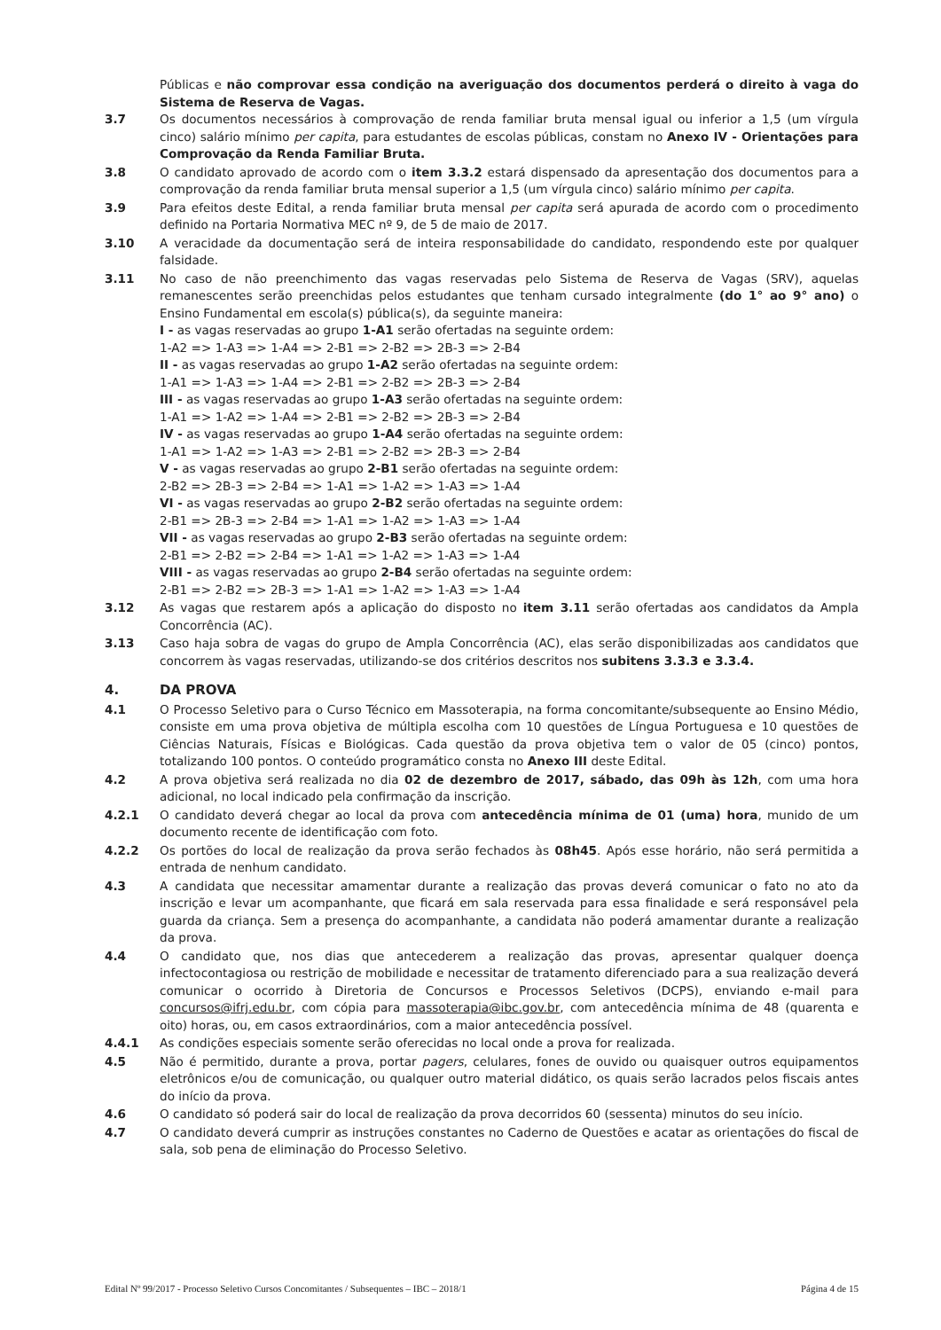Públicas e não comprovar essa condição na averiguação dos documentos perderá o direito à vaga do Sistema de Reserva de Vagas.
3.7 Os documentos necessários à comprovação de renda familiar bruta mensal igual ou inferior a 1,5 (um vírgula cinco) salário mínimo per capita, para estudantes de escolas públicas, constam no Anexo IV - Orientações para Comprovação da Renda Familiar Bruta.
3.8 O candidato aprovado de acordo com o item 3.3.2 estará dispensado da apresentação dos documentos para a comprovação da renda familiar bruta mensal superior a 1,5 (um vírgula cinco) salário mínimo per capita.
3.9 Para efeitos deste Edital, a renda familiar bruta mensal per capita será apurada de acordo com o procedimento definido na Portaria Normativa MEC nº 9, de 5 de maio de 2017.
3.10 A veracidade da documentação será de inteira responsabilidade do candidato, respondendo este por qualquer falsidade.
3.11 No caso de não preenchimento das vagas reservadas pelo Sistema de Reserva de Vagas (SRV), aquelas remanescentes serão preenchidas pelos estudantes que tenham cursado integralmente (do 1° ao 9° ano) o Ensino Fundamental em escola(s) pública(s), da seguinte maneira:
I - as vagas reservadas ao grupo 1-A1 serão ofertadas na seguinte ordem:
1-A2 => 1-A3 => 1-A4 => 2-B1 => 2-B2 => 2B-3 => 2-B4
II - as vagas reservadas ao grupo 1-A2 serão ofertadas na seguinte ordem:
1-A1 => 1-A3 => 1-A4 => 2-B1 => 2-B2 => 2B-3 => 2-B4
III - as vagas reservadas ao grupo 1-A3 serão ofertadas na seguinte ordem:
1-A1 => 1-A2 => 1-A4 => 2-B1 => 2-B2 => 2B-3 => 2-B4
IV - as vagas reservadas ao grupo 1-A4 serão ofertadas na seguinte ordem:
1-A1 => 1-A2 => 1-A3 => 2-B1 => 2-B2 => 2B-3 => 2-B4
V - as vagas reservadas ao grupo 2-B1 serão ofertadas na seguinte ordem:
2-B2 => 2B-3 => 2-B4 => 1-A1 => 1-A2 => 1-A3 => 1-A4
VI - as vagas reservadas ao grupo 2-B2 serão ofertadas na seguinte ordem:
2-B1 => 2B-3 => 2-B4 => 1-A1 => 1-A2 => 1-A3 => 1-A4
VII - as vagas reservadas ao grupo 2-B3 serão ofertadas na seguinte ordem:
2-B1 => 2-B2 => 2-B4 => 1-A1 => 1-A2 => 1-A3 => 1-A4
VIII - as vagas reservadas ao grupo 2-B4 serão ofertadas na seguinte ordem:
2-B1 => 2-B2 => 2B-3 => 1-A1 => 1-A2 => 1-A3 => 1-A4
3.12 As vagas que restarem após a aplicação do disposto no item 3.11 serão ofertadas aos candidatos da Ampla Concorrência (AC).
3.13 Caso haja sobra de vagas do grupo de Ampla Concorrência (AC), elas serão disponibilizadas aos candidatos que concorrem às vagas reservadas, utilizando-se dos critérios descritos nos subitens 3.3.3 e 3.3.4.
4. DA PROVA
4.1 O Processo Seletivo para o Curso Técnico em Massoterapia, na forma concomitante/subsequente ao Ensino Médio, consiste em uma prova objetiva de múltipla escolha com 10 questões de Língua Portuguesa e 10 questões de Ciências Naturais, Físicas e Biológicas. Cada questão da prova objetiva tem o valor de 05 (cinco) pontos, totalizando 100 pontos. O conteúdo programático consta no Anexo III deste Edital.
4.2 A prova objetiva será realizada no dia 02 de dezembro de 2017, sábado, das 09h às 12h, com uma hora adicional, no local indicado pela confirmação da inscrição.
4.2.1 O candidato deverá chegar ao local da prova com antecedência mínima de 01 (uma) hora, munido de um documento recente de identificação com foto.
4.2.2 Os portões do local de realização da prova serão fechados às 08h45. Após esse horário, não será permitida a entrada de nenhum candidato.
4.3 A candidata que necessitar amamentar durante a realização das provas deverá comunicar o fato no ato da inscrição e levar um acompanhante, que ficará em sala reservada para essa finalidade e será responsável pela guarda da criança. Sem a presença do acompanhante, a candidata não poderá amamentar durante a realização da prova.
4.4 O candidato que, nos dias que antecederem a realização das provas, apresentar qualquer doença infectocontagiosa ou restrição de mobilidade e necessitar de tratamento diferenciado para a sua realização deverá comunicar o ocorrido à Diretoria de Concursos e Processos Seletivos (DCPS), enviando e-mail para concursos@ifrj.edu.br, com cópia para massoterapia@ibc.gov.br, com antecedência mínima de 48 (quarenta e oito) horas, ou, em casos extraordinários, com a maior antecedência possível.
4.4.1 As condições especiais somente serão oferecidas no local onde a prova for realizada.
4.5 Não é permitido, durante a prova, portar pagers, celulares, fones de ouvido ou quaisquer outros equipamentos eletrônicos e/ou de comunicação, ou qualquer outro material didático, os quais serão lacrados pelos fiscais antes do início da prova.
4.6 O candidato só poderá sair do local de realização da prova decorridos 60 (sessenta) minutos do seu início.
4.7 O candidato deverá cumprir as instruções constantes no Caderno de Questões e acatar as orientações do fiscal de sala, sob pena de eliminação do Processo Seletivo.
Edital Nº 99/2017 - Processo Seletivo Cursos Concomitantes / Subsequentes – IBC – 2018/1 Página 4 de 15